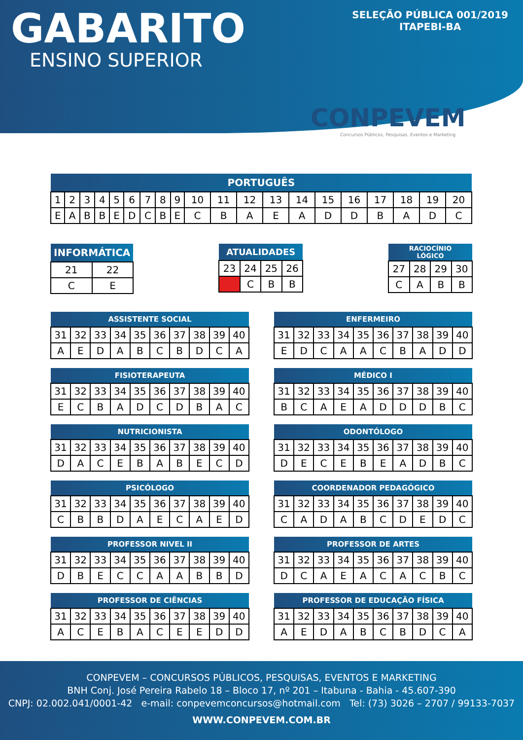GABARITO
ENSINO SUPERIOR
SELEÇÃO PÚBLICA 001/2019
ITAPEBI-BA
CONPEVEM
Concursos Públicos, Pesquisas, Eventos e Marketing
| PORTUGUÊS | | | | | | | | | | | | | | | | | | | |
| --- | --- | --- | --- | --- | --- | --- | --- | --- | --- | --- | --- | --- | --- | --- | --- | --- | --- | --- | --- |
| 1 | 2 | 3 | 4 | 5 | 6 | 7 | 8 | 9 | 10 | 11 | 12 | 13 | 14 | 15 | 16 | 17 | 18 | 19 | 20 |
| E | A | B | B | E | D | C | B | E | C | B | A | E | A | D | D | B | A | D | C |
| INFORMÁTICA | |
| --- | --- |
| 21 | 22 |
| C | E |
| ATUALIDADES | | | |
| --- | --- | --- | --- |
| 23 | 24 | 25 | 26 |
| | C | B | B |
| RACIOCÍNIO LÓGICO | | | |
| --- | --- | --- | --- |
| 27 | 28 | 29 | 30 |
| C | A | B | B |
| ASSISTENTE SOCIAL | | | | | | | | | |
| --- | --- | --- | --- | --- | --- | --- | --- | --- | --- |
| 31 | 32 | 33 | 34 | 35 | 36 | 37 | 38 | 39 | 40 |
| A | E | D | A | B | C | B | D | C | A |
| ENFERMEIRO | | | | | | | | | |
| --- | --- | --- | --- | --- | --- | --- | --- | --- | --- |
| 31 | 32 | 33 | 34 | 35 | 36 | 37 | 38 | 39 | 40 |
| E | D | C | A | A | C | B | A | D | D |
| FISIOTERAPEUTA | | | | | | | | | |
| --- | --- | --- | --- | --- | --- | --- | --- | --- | --- |
| 31 | 32 | 33 | 34 | 35 | 36 | 37 | 38 | 39 | 40 |
| E | C | B | A | D | C | D | B | A | C |
| MÉDICO I | | | | | | | | | |
| --- | --- | --- | --- | --- | --- | --- | --- | --- | --- |
| 31 | 32 | 33 | 34 | 35 | 36 | 37 | 38 | 39 | 40 |
| B | C | A | E | A | D | D | D | B | C |
| NUTRICIONISTA | | | | | | | | | |
| --- | --- | --- | --- | --- | --- | --- | --- | --- | --- |
| 31 | 32 | 33 | 34 | 35 | 36 | 37 | 38 | 39 | 40 |
| D | A | C | E | B | A | B | E | C | D |
| ODONTÓLOGO | | | | | | | | | |
| --- | --- | --- | --- | --- | --- | --- | --- | --- | --- |
| 31 | 32 | 33 | 34 | 35 | 36 | 37 | 38 | 39 | 40 |
| D | E | C | E | B | E | A | D | B | C |
| PSICÓLOGO | | | | | | | | | |
| --- | --- | --- | --- | --- | --- | --- | --- | --- | --- |
| 31 | 32 | 33 | 34 | 35 | 36 | 37 | 38 | 39 | 40 |
| C | B | B | D | A | E | C | A | E | D |
| COORDENADOR PEDAGÓGICO | | | | | | | | | |
| --- | --- | --- | --- | --- | --- | --- | --- | --- | --- |
| 31 | 32 | 33 | 34 | 35 | 36 | 37 | 38 | 39 | 40 |
| C | A | D | A | B | C | D | E | D | C |
| PROFESSOR NIVEL II | | | | | | | | | |
| --- | --- | --- | --- | --- | --- | --- | --- | --- | --- |
| 31 | 32 | 33 | 34 | 35 | 36 | 37 | 38 | 39 | 40 |
| D | B | E | C | C | A | A | B | B | D |
| PROFESSOR DE ARTES | | | | | | | | | |
| --- | --- | --- | --- | --- | --- | --- | --- | --- | --- |
| 31 | 32 | 33 | 34 | 35 | 36 | 37 | 38 | 39 | 40 |
| D | C | A | E | A | C | A | C | B | C |
| PROFESSOR DE CIÊNCIAS | | | | | | | | | |
| --- | --- | --- | --- | --- | --- | --- | --- | --- | --- |
| 31 | 32 | 33 | 34 | 35 | 36 | 37 | 38 | 39 | 40 |
| A | C | E | B | A | C | E | E | D | D |
| PROFESSOR DE EDUCAÇÃO FÍSICA | | | | | | | | | |
| --- | --- | --- | --- | --- | --- | --- | --- | --- | --- |
| 31 | 32 | 33 | 34 | 35 | 36 | 37 | 38 | 39 | 40 |
| A | E | D | A | B | C | B | D | C | A |
CONPEVEM – CONCURSOS PÚBLICOS, PESQUISAS, EVENTOS E MARKETING
BNH Conj. José Pereira Rabelo 18 – Bloco 17, nº 201 – Itabuna - Bahia - 45.607-390
CNPJ: 02.002.041/0001-42 e-mail: conpevemconcursos@hotmail.com Tel: (73) 3026 – 2707 / 99133-7037
WWW.CONPEVEM.COM.BR